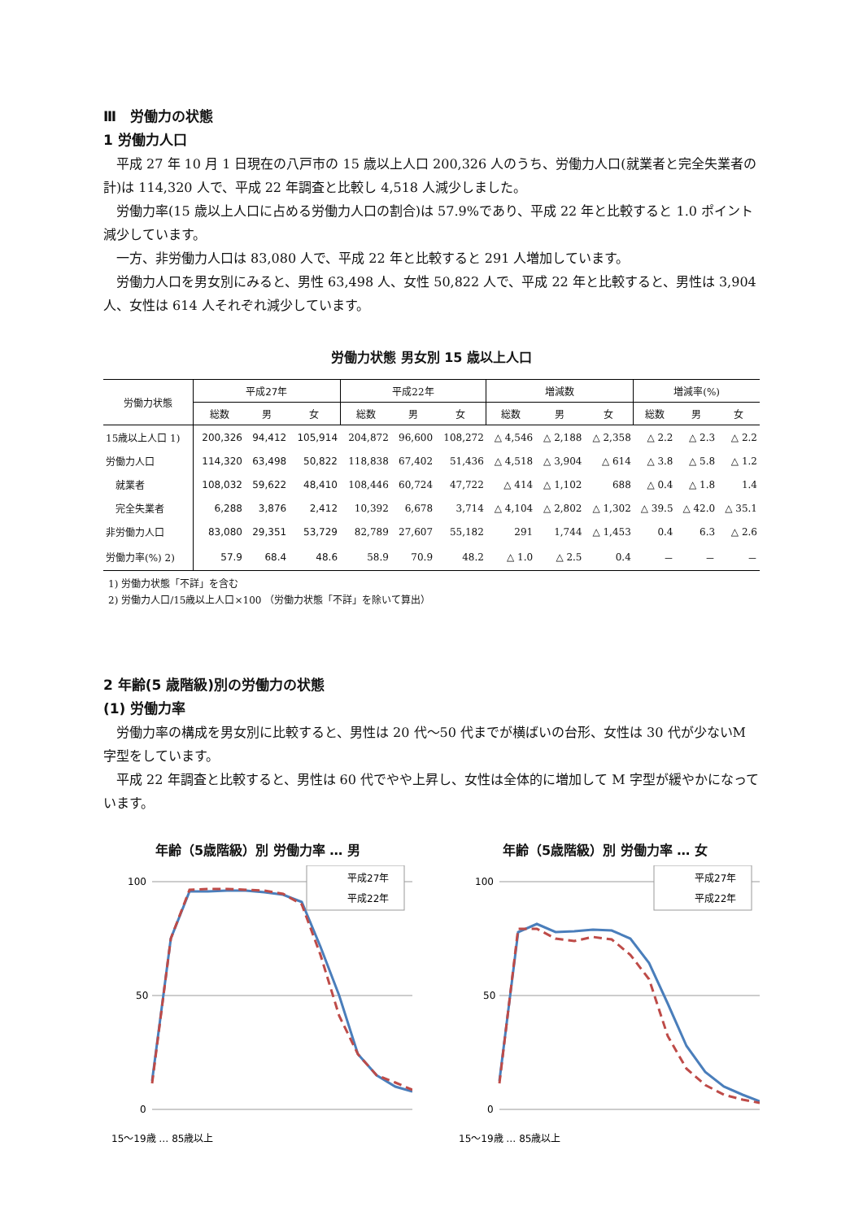Ⅲ　労働力の状態
1 労働力人口
平成 27 年 10 月 1 日現在の八戸市の 15 歳以上人口 200,326 人のうち、労働力人口(就業者と完全失業者の計)は 114,320 人で、平成 22 年調査と比較し 4,518 人減少しました。
労働力率(15 歳以上人口に占める労働力人口の割合)は 57.9%であり、平成 22 年と比較すると 1.0 ポイント減少しています。
一方、非労働力人口は 83,080 人で、平成 22 年と比較すると 291 人増加しています。
労働力人口を男女別にみると、男性 63,498 人、女性 50,822 人で、平成 22 年と比較すると、男性は 3,904 人、女性は 614 人それぞれ減少しています。
労働力状態 男女別 15 歳以上人口
| 労働力状態 | 平成27年 | | | 平成22年 | | | 増減数 | | | 増減率(%) | | |
| --- | --- | --- | --- | --- | --- | --- | --- | --- | --- | --- | --- | --- |
| | 総数 | 男 | 女 | 総数 | 男 | 女 | 総数 | 男 | 女 | 総数 | 男 | 女 |
| 15歳以上人口 1) | 200,326 | 94,412 | 105,914 | 204,872 | 96,600 | 108,272 | △ 4,546 | △ 2,188 | △ 2,358 | △ 2.2 | △ 2.3 | △ 2.2 |
| 労働力人口 | 114,320 | 63,498 | 50,822 | 118,838 | 67,402 | 51,436 | △ 4,518 | △ 3,904 | △ 614 | △ 3.8 | △ 5.8 | △ 1.2 |
| 就業者 | 108,032 | 59,622 | 48,410 | 108,446 | 60,724 | 47,722 | △ 414 | △ 1,102 | 688 | △ 0.4 | △ 1.8 | 1.4 |
| 完全失業者 | 6,288 | 3,876 | 2,412 | 10,392 | 6,678 | 3,714 | △ 4,104 | △ 2,802 | △ 1,302 | △ 39.5 | △ 42.0 | △ 35.1 |
| 非労働力人口 | 83,080 | 29,351 | 53,729 | 82,789 | 27,607 | 55,182 | 291 | 1,744 | △ 1,453 | 0.4 | 6.3 | △ 2.6 |
| 労働力率(%) 2) | 57.9 | 68.4 | 48.6 | 58.9 | 70.9 | 48.2 | △ 1.0 | △ 2.5 | 0.4 | － | － | － |
1) 労働力状態「不詳」を含む
2) 労働力人口/15歳以上人口×100 （労働力状態「不詳」を除いて算出）
2 年齢(5 歳階級)別の労働力の状態
(1) 労働力率
労働力率の構成を男女別に比較すると、男性は 20 代～50 代までが横ばいの台形、女性は 30 代が少ないM 字型をしています。
平成 22 年調査と比較すると、男性は 60 代でやや上昇し、女性は全体的に増加して M 字型が緩やかになっています。
年齢（5歳階級）別 労働力率 … 男
100
50
0
平成27年
平成22年
15～19歳 … 85歳以上
年齢（5歳階級）別 労働力率 … 女
100
50
0
平成27年
平成22年
15～19歳 … 85歳以上